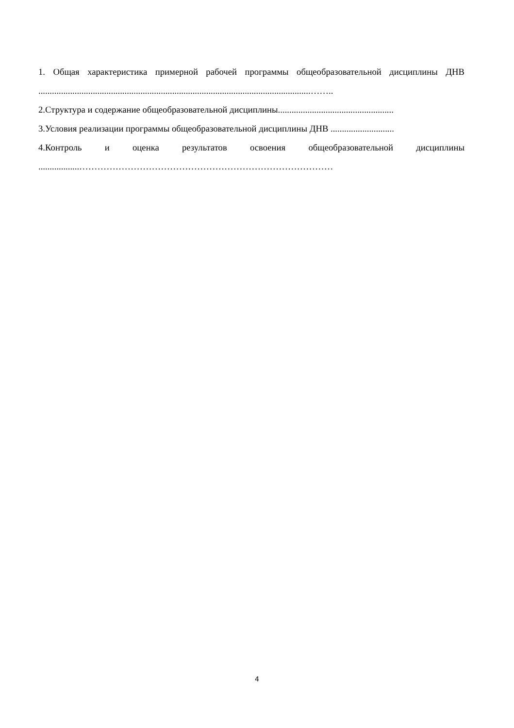1. Общая характеристика примерной рабочей программы общеобразовательной дисциплины ДНВ ........................................................................................................................……..
2.Структура и содержание общеобразовательной дисциплины...................................................
3.Условия реализации программы общеобразовательной дисциплины ДНВ ............................
4.Контроль и оценка результатов освоения общеобразовательной дисциплины
..................…………………………………………………………………………
4